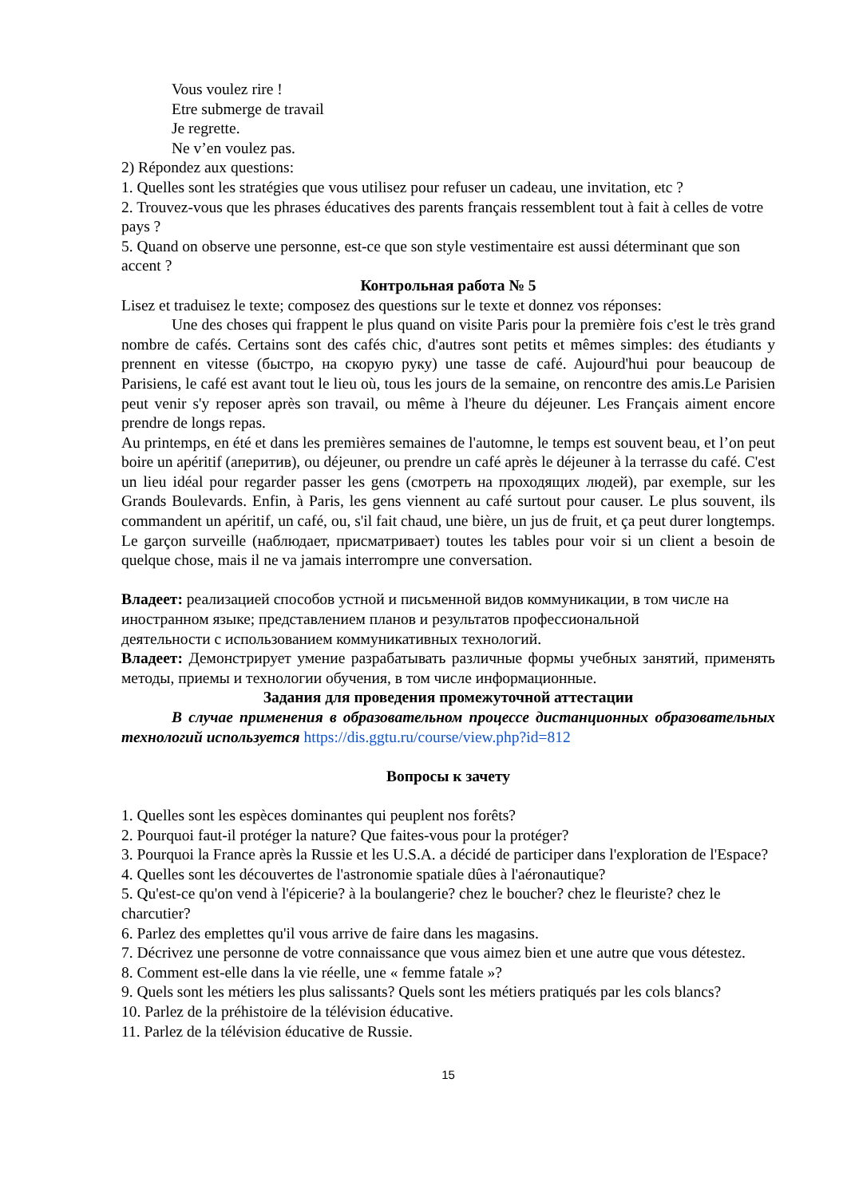Vous voulez rire !
Etre submerge de travail
Je regrette.
Ne v’en voulez pas.
2) Répondez aux questions:
1. Quelles sont les stratégies que vous utilisez pour refuser un cadeau, une invitation, etc ?
2. Trouvez-vous que les phrases éducatives des parents français ressemblent tout à fait à celles de votre pays ?
5. Quand on observe une personne, est-ce que son style vestimentaire est aussi déterminant que son accent ?
Контрольная работа № 5
Lisez et traduisez le texte; composez des questions sur le texte et donnez vos réponses:
Une des choses qui frappent le plus quand on visite Paris pour la première fois c'est le très grand nombre de cafés. Certains sont des cafés chic, d'autres sont petits et mêmes simples: des étudiants y prennent en vitesse (быстро, на скорую руку) une tasse de café. Aujourd'hui pour beaucoup de Parisiens, le café est avant tout le lieu où, tous les jours de la semaine, on rencontre des amis.Le Parisien peut venir s'y reposer après son travail, ou même à l'heure du déjeuner. Les Français aiment encore prendre de longs repas.
Au printemps, en été et dans les premières semaines de l'automne, le temps est souvent beau, et l’on peut boire un apéritif (аперитив), ou déjeuner, ou prendre un café après le déjeuner à la terrasse du café. C'est un lieu idéal pour regarder passer les gens (смотреть на проходящих людей), par exemple, sur les Grands Boulevards. Enfin, à Paris, les gens viennent au café surtout pour causer. Le plus souvent, ils commandent un apéritif, un café, ou, s'il fait chaud, une bière, un jus de fruit, et ça peut durer longtemps. Le garçon surveille (наблюдает, присматривает) toutes les tables pour voir si un client a besoin de quelque chose, mais il ne va jamais interrompre une conversation.
Владеет: реализацией способов устной и письменной видов коммуникации, в том числе на иностранном языке; представлением планов и результатов профессиональной
деятельности с использованием коммуникативных технологий.
Владеет: Демонстрирует умение разрабатывать различные формы учебных занятий, применять методы, приемы и технологии обучения, в том числе информационные.
Задания для проведения промежуточной аттестации
В случае применения в образовательном процессе дистанционных образовательных технологий используется https://dis.ggtu.ru/course/view.php?id=812
Вопросы к зачету
1. Quelles sont les espèces dominantes qui peuplent nos forêts?
2. Pourquoi faut-il protéger la nature? Que faites-vous pour la protéger?
3. Pourquoi la France après la Russie et les U.S.A. a décidé de participer dans l'exploration de l'Espace?
4. Quelles sont les découvertes de l'astronomie spatiale dûes à l'aéronautique?
5. Qu'est-ce qu'on vend à l'épicerie? à la boulangerie? chez le boucher? chez le fleuriste? chez le charcutier?
6. Parlez des emplettes qu'il vous arrive de faire dans les magasins.
7. Décrivez une personne de votre connaissance que vous aimez bien et une autre que vous détestez.
8. Comment est-elle dans la vie réelle, une « femme fatale »?
9. Quels sont les métiers les plus salissants? Quels sont les métiers pratiqués par les cols blancs?
10. Parlez de la préhistoire de la télévision éducative.
11. Parlez de la télévision éducative de Russie.
15